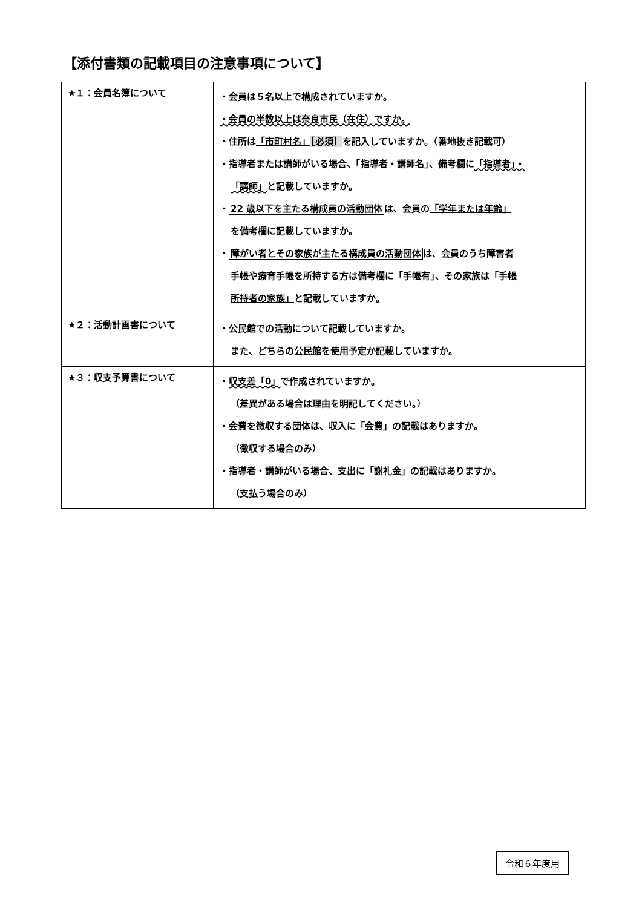【添付書類の記載項目の注意事項について】
| ★１：会員名簿について | ・会員は５名以上で構成されていますか。 ・会員の半数以上は奈良市民（在住）ですか。 ・住所は 「市町村名」 ［必須］ を記入していますか。（番地抜き記載可） ・指導者または講師がいる場合、「指導者・講師名」、備考欄に 「指導者」・ 「講師」 と記載していますか。 ・ 22 歳以下を主たる構成員の活動団体 は、会員の 「学年または年齢」 を備考欄に記載していますか。 ・ 障がい者とその家族が主たる構成員の活動団体 は、会員のうち障害者 手帳や療育手帳を所持する方は備考欄に 「手帳有」 、その家族は 「手帳 所持者の家族」 と記載していますか。 |
| ★２：活動計画書について | ・公民館での活動について記載していますか。 また、どちらの公民館を使用予定か記載していますか。 |
| ★３：収支予算書について | ・ 収支差「0」 で作成されていますか。 （差異がある場合は理由を明記してください。） ・会費を徴収する団体は、収入に「会費」の記載はありますか。 （徴収する場合のみ） ・指導者・講師がいる場合、支出に「謝礼金」の記載はありますか。 （支払う場合のみ） |
令和６年度用